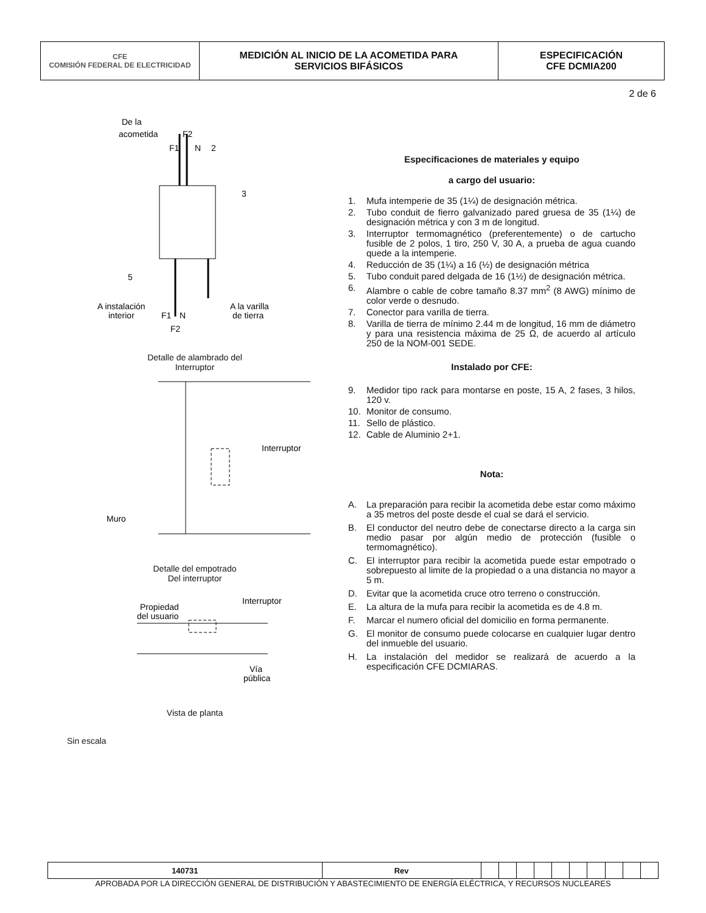| CFE COMISIÓN FEDERAL DE ELECTRICIDAD | MEDICIÓN AL INICIO DE LA ACOMETIDA PARA SERVICIOS BIFÁSICOS | ESPECIFICACIÓN CFE DCMIA200 |
2 de 6
De la
acometida
F2
F1
N
2
3
5
A instalación
interior
F1
N
F2
A la varilla
de tierra
Detalle de alambrado del
Interruptor
Interruptor
Muro
Detalle del empotrado
Del interruptor
Interruptor
Propiedad
del usuario
Vía
pública
Vista de planta
Sin escala
Especificaciones de materiales y equipo
a cargo del usuario:
1. Mufa intemperie de 35 (1¼) de designación métrica.
2. Tubo conduit de fierro galvanizado pared gruesa de 35 (1¼) de designación métrica y con 3 m de longitud.
3. Interruptor termomagnético (preferentemente) o de cartucho fusible de 2 polos, 1 tiro, 250 V, 30 A, a prueba de agua cuando quede a la intemperie.
4. Reducción de 35 (1¼) a 16 (½) de designación métrica
5. Tubo conduit pared delgada de 16 (1½) de designación métrica.
6. Alambre o cable de cobre tamaño 8.37 mm<sup>2</sup> (8 AWG) mínimo de color verde o desnudo.
7. Conector para varilla de tierra.
8. Varilla de tierra de mínimo 2.44 m de longitud, 16 mm de diámetro y para una resistencia máxima de 25 Ω, de acuerdo al artículo 250 de la NOM-001 SEDE.
Instalado por CFE:
9. Medidor tipo rack para montarse en poste, 15 A, 2 fases, 3 hilos, 120 v.
10. Monitor de consumo.
11. Sello de plástico.
12. Cable de Aluminio 2+1.
Nota:
A. La preparación para recibir la acometida debe estar como máximo a 35 metros del poste desde el cual se dará el servicio.
B. El conductor del neutro debe de conectarse directo a la carga sin medio pasar por algún medio de protección (fusible o termomagnético).
C. El interruptor para recibir la acometida puede estar empotrado o sobrepuesto al limite de la propiedad o a una distancia no mayor a 5 m.
D. Evitar que la acometida cruce otro terreno o construcción.
E. La altura de la mufa para recibir la acometida es de 4.8 m.
F. Marcar el numero oficial del domicilio en forma permanente.
G. El monitor de consumo puede colocarse en cualquier lugar dentro del inmueble del usuario.
H. La instalación del medidor se realizará de acuerdo a la especificación CFE DCMIARAS.
| 140731 | Rev | | | | | | | | | | |
APROBADA POR LA DIRECCIÓN GENERAL DE DISTRIBUCIÓN Y ABASTECIMIENTO DE ENERGÍA ELÉCTRICA, Y RECURSOS NUCLEARES